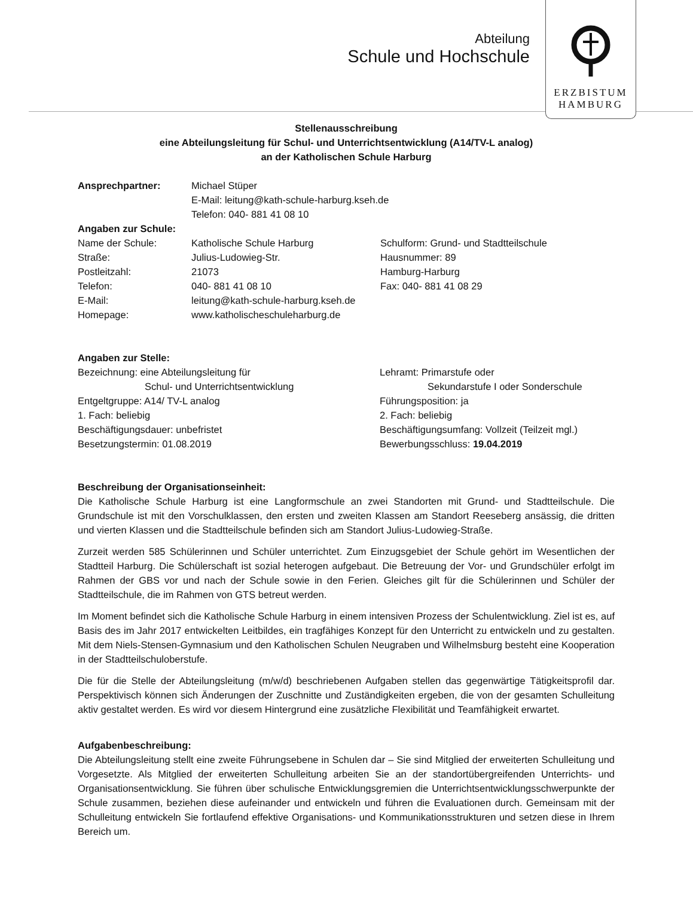Abteilung
Schule und Hochschule
ERZBISTUM
HAMBURG
Stellenausschreibung
eine Abteilungsleitung für Schul- und Unterrichtsentwicklung (A14/TV-L analog)
an der Katholischen Schule Harburg
Ansprechpartner:
Michael Stüper
E-Mail: leitung@kath-schule-harburg.kseh.de
Telefon: 040- 881 41 08 10
Angaben zur Schule:
Name der Schule: Katholische Schule Harburg Schulform: Grund- und Stadtteilschule Straße: Julius-Ludowieg-Str. Hausnummer: 89 Postleitzahl: 21073 Hamburg-Harburg Telefon: 040- 881 41 08 10 Fax: 040- 881 41 08 29 E-Mail: leitung@kath-schule-harburg.kseh.de Homepage: www.katholischeschuleharburg.de
Angaben zur Stelle:
Bezeichnung: eine Abteilungsleitung für
Schul- und Unterrichtsentwicklung Lehramt: Primarstufe oder
Sekundarstufe I oder Sonderschule Entgeltgruppe: A14/ TV-L analog Führungsposition: ja 1. Fach: beliebig 2. Fach: beliebig Beschäftigungsdauer: unbefristet Beschäftigungsumfang: Vollzeit (Teilzeit mgl.) Besetzungstermin: 01.08.2019 Bewerbungsschluss: 19.04.2019
Beschreibung der Organisationseinheit:
Die Katholische Schule Harburg ist eine Langformschule an zwei Standorten mit Grund- und Stadtteilschule. Die Grundschule ist mit den Vorschulklassen, den ersten und zweiten Klassen am Standort Reeseberg ansässig, die dritten und vierten Klassen und die Stadtteilschule befinden sich am Standort Julius-Ludowieg-Straße.
Zurzeit werden 585 Schülerinnen und Schüler unterrichtet. Zum Einzugsgebiet der Schule gehört im Wesentlichen der Stadtteil Harburg. Die Schülerschaft ist sozial heterogen aufgebaut. Die Betreuung der Vor- und Grundschüler erfolgt im Rahmen der GBS vor und nach der Schule sowie in den Ferien. Gleiches gilt für die Schülerinnen und Schüler der Stadtteilschule, die im Rahmen von GTS betreut werden.
Im Moment befindet sich die Katholische Schule Harburg in einem intensiven Prozess der Schulentwicklung. Ziel ist es, auf Basis des im Jahr 2017 entwickelten Leitbildes, ein tragfähiges Konzept für den Unterricht zu entwickeln und zu gestalten. Mit dem Niels-Stensen-Gymnasium und den Katholischen Schulen Neugraben und Wilhelmsburg besteht eine Kooperation in der Stadtteilschuloberstufe.
Die für die Stelle der Abteilungsleitung (m/w/d) beschriebenen Aufgaben stellen das gegenwärtige Tätigkeitsprofil dar. Perspektivisch können sich Änderungen der Zuschnitte und Zuständigkeiten ergeben, die von der gesamten Schulleitung aktiv gestaltet werden. Es wird vor diesem Hintergrund eine zusätzliche Flexibilität und Teamfähigkeit erwartet.
Aufgabenbeschreibung:
Die Abteilungsleitung stellt eine zweite Führungsebene in Schulen dar – Sie sind Mitglied der erweiterten Schulleitung und Vorgesetzte. Als Mitglied der erweiterten Schulleitung arbeiten Sie an der standortübergreifenden Unterrichts- und Organisationsentwicklung. Sie führen über schulische Entwicklungsgremien die Unterrichtsentwicklungsschwerpunkte der Schule zusammen, beziehen diese aufeinander und entwickeln und führen die Evaluationen durch. Gemeinsam mit der Schulleitung entwickeln Sie fortlaufend effektive Organisations- und Kommunikationsstrukturen und setzen diese in Ihrem Bereich um.